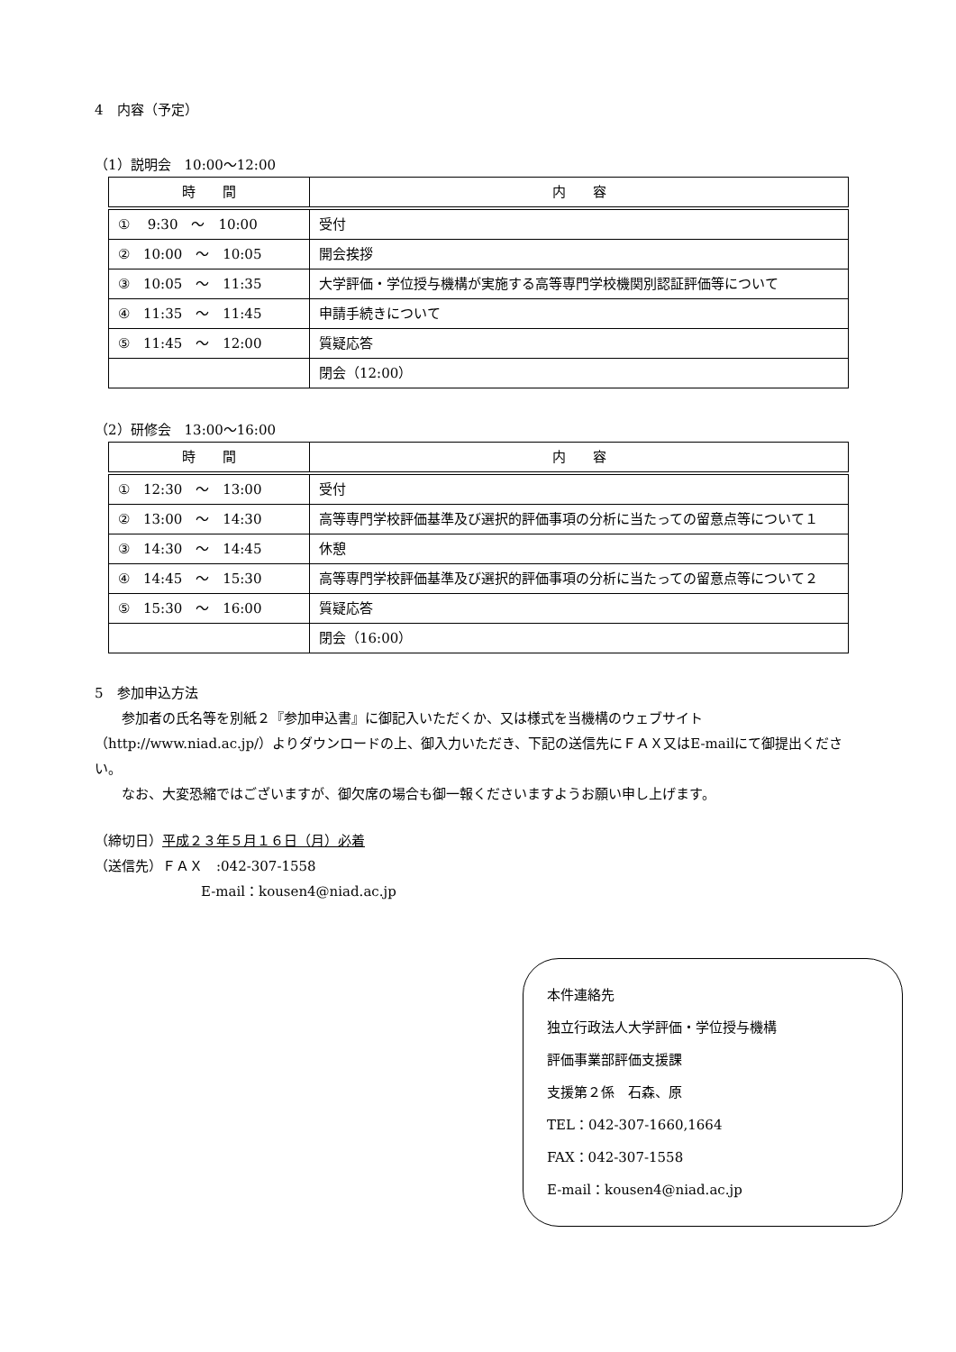4　内容（予定）
（1）説明会　10:00～12:00
| 時 間 | 内 容 |
| --- | --- |
| ① 9:30 ～ 10:00 | 受付 |
| ② 10:00 ～ 10:05 | 開会挨拶 |
| ③ 10:05 ～ 11:35 | 大学評価・学位授与機構が実施する高等専門学校機関別認証評価等について |
| ④ 11:35 ～ 11:45 | 申請手続きについて |
| ⑤ 11:45 ～ 12:00 | 質疑応答 |
| | 閉会（12:00） |
（2）研修会　13:00～16:00
| 時 間 | 内 容 |
| --- | --- |
| ① 12:30 ～ 13:00 | 受付 |
| ② 13:00 ～ 14:30 | 高等専門学校評価基準及び選択的評価事項の分析に当たっての留意点等について１ |
| ③ 14:30 ～ 14:45 | 休憩 |
| ④ 14:45 ～ 15:30 | 高等専門学校評価基準及び選択的評価事項の分析に当たっての留意点等について２ |
| ⑤ 15:30 ～ 16:00 | 質疑応答 |
| | 閉会（16:00） |
5　参加申込方法
参加者の氏名等を別紙２『参加申込書』に御記入いただくか、又は様式を当機構のウェブサイト（http://www.niad.ac.jp/）よりダウンロードの上、御入力いただき、下記の送信先にＦＡＸ又はE-mailにて御提出ください。
なお、大変恐縮ではございますが、御欠席の場合も御一報くださいますようお願い申し上げます。
（締切日）平成２３年５月１６日（月）必着
（送信先）ＦＡＸ　:042-307-1558
E-mail：kousen4@niad.ac.jp
本件連絡先
独立行政法人大学評価・学位授与機構
評価事業部評価支援課
支援第２係　石森、原
TEL：042-307-1660,1664
FAX：042-307-1558
E-mail：kousen4@niad.ac.jp